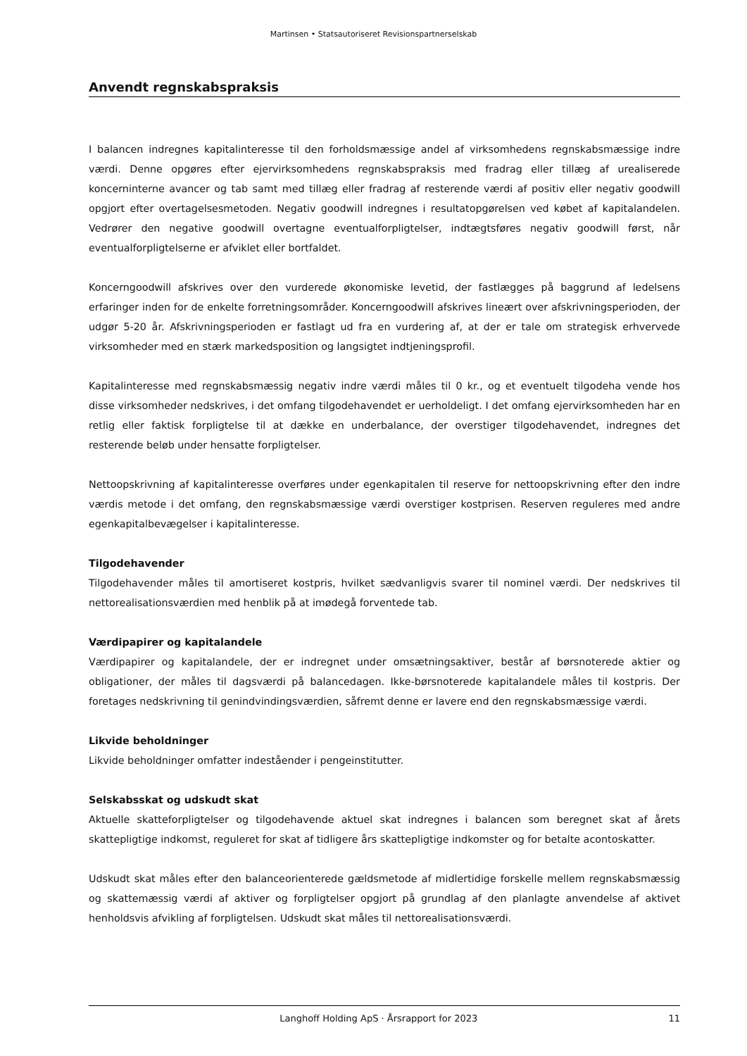Martinsen • Statsautoriseret Revisionspartnerselskab
Anvendt regnskabspraksis
I balancen indregnes kapitalinteresse til den forholdsmæssige andel af virksomhedens regnskabsmæssige indre værdi. Denne opgøres efter ejervirksomhedens regnskabspraksis med fradrag eller tillæg af urealiserede koncerninterne avancer og tab samt med tillæg eller fradrag af resterende værdi af positiv eller negativ goodwill opgjort efter overtagelsesmetoden. Negativ goodwill indregnes i resultatopgørelsen ved købet af kapitalandelen. Vedrører den negative goodwill overtagne eventualforpligtelser, indtægtsføres negativ goodwill først, når eventualforpligtelserne er afviklet eller bortfaldet.
Koncerngoodwill afskrives over den vurderede økonomiske levetid, der fastlægges på baggrund af ledelsens erfaringer inden for de enkelte forretningsområder. Koncerngoodwill afskrives lineært over afskrivningsperioden, der udgør 5-20 år. Afskrivningsperioden er fastlagt ud fra en vurdering af, at der er tale om strategisk erhvervede virksomheder med en stærk markedsposition og langsigtet indtjeningsprofil.
Kapitalinteresse med regnskabsmæssig negativ indre værdi måles til 0 kr., og et eventuelt tilgodeha vende hos disse virksomheder nedskrives, i det omfang tilgodehavendet er uerholdeligt. I det omfang ejervirksomheden har en retlig eller faktisk forpligtelse til at dække en underbalance, der overstiger tilgodehavendet, indregnes det resterende beløb under hensatte forpligtelser.
Nettoopskrivning af kapitalinteresse overføres under egenkapitalen til reserve for nettoopskrivning efter den indre værdis metode i det omfang, den regnskabsmæssige værdi overstiger kostprisen. Reserven reguleres med andre egenkapitalbevægelser i kapitalinteresse.
Tilgodehavender
Tilgodehavender måles til amortiseret kostpris, hvilket sædvanligvis svarer til nominel værdi. Der nedskrives til nettorealisationsværdien med henblik på at imødegå forventede tab.
Værdipapirer og kapitalandele
Værdipapirer og kapitalandele, der er indregnet under omsætningsaktiver, består af børsnoterede aktier og obligationer, der måles til dagsværdi på balancedagen. Ikke-børsnoterede kapitalandele måles til kostpris. Der foretages nedskrivning til genindvindingsværdien, såfremt denne er lavere end den regnskabsmæssige værdi.
Likvide beholdninger
Likvide beholdninger omfatter indeståender i pengeinstitutter.
Selskabsskat og udskudt skat
Aktuelle skatteforpligtelser og tilgodehavende aktuel skat indregnes i balancen som beregnet skat af årets skattepligtige indkomst, reguleret for skat af tidligere års skattepligtige indkomster og for betalte acontoskatter.
Udskudt skat måles efter den balanceorienterede gældsmetode af midlertidige forskelle mellem regnskabsmæssig og skattemæssig værdi af aktiver og forpligtelser opgjort på grundlag af den planlagte anvendelse af aktivet henholdsvis afvikling af forpligtelsen. Udskudt skat måles til nettorealisationsværdi.
Langhoff Holding ApS · Årsrapport for 2023 11